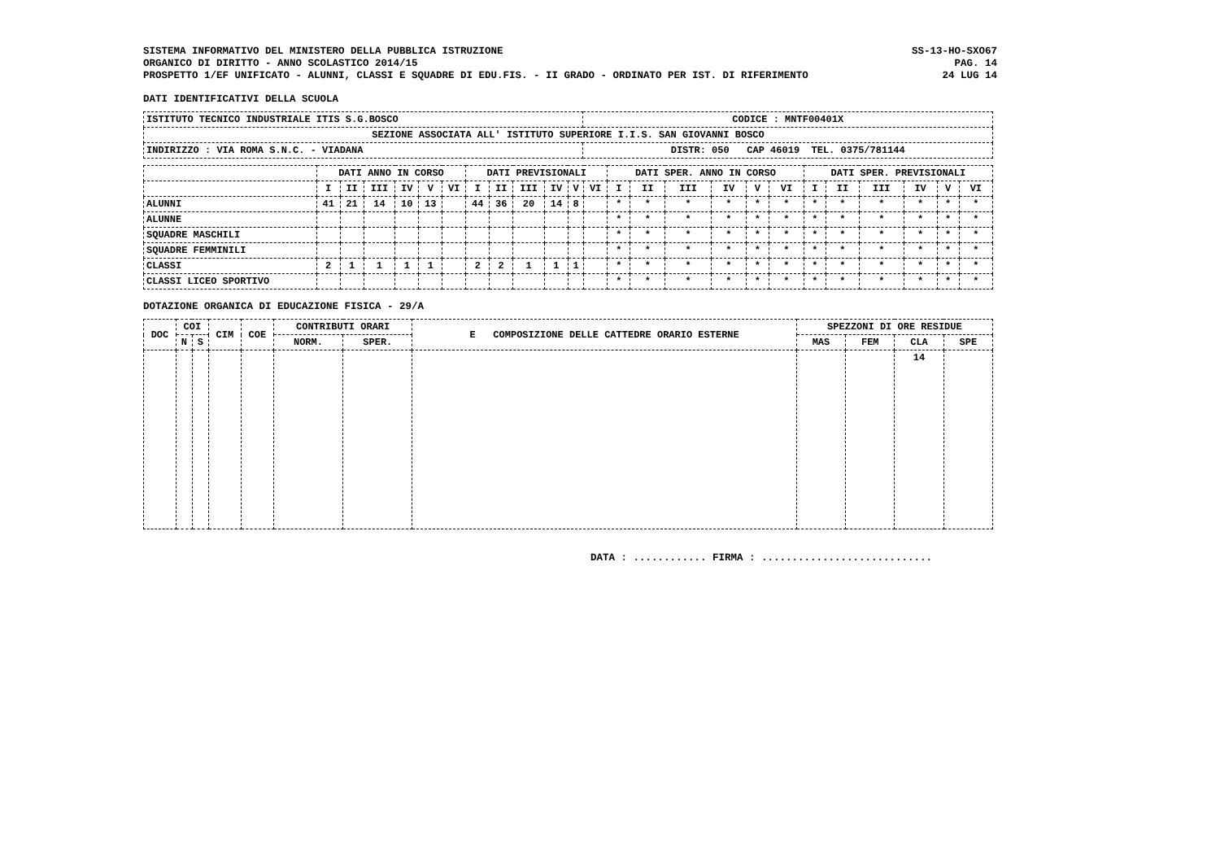SISTEMA INFORMATIVO DEL MINISTERO DELLA PUBBLICA ISTRUZIONE
ORGANICO DI DIRITTO - ANNO SCOLASTICO 2014/15
PROSPETTO 1/EF UNIFICATO - ALUNNI, CLASSI E SQUADRE DI EDU.FIS. - II GRADO - ORDINATO PER IST. DI RIFERIMENTO
SS-13-HO-SXO67
PAG. 14
24 LUG 14
DATI IDENTIFICATIVI DELLA SCUOLA
| ISTITUTO TECNICO INDUSTRIALE ITIS S.G.BOSCO | CODICE : MNTF00401X |
| SEZIONE ASSOCIATA ALL' ISTITUTO SUPERIORE I.I.S. SAN GIOVANNI BOSCO | |
| INDIRIZZO : VIA ROMA S.N.C. - VIADANA | DISTR: 050 CAP 46019 TEL. 0375/781144 |
| | DATI ANNO IN CORSO | | | | | | DATI PREVISIONALI | | | | | | DATI SPER. ANNO IN CORSO | | | | | | DATI SPER. PREVISIONALI | | | | | |
| --- | --- | --- | --- | --- | --- | --- | --- | --- | --- | --- | --- | --- | --- | --- | --- | --- | --- | --- | --- | --- | --- | --- | --- | --- |
| | I | II | III | IV | V | VI | I | II | III | IV | V | VI | I | II | III | IV | V | VI | I | II | III | IV | V | VI |
| ALUNNI | 41 | 21 | 14 | 10 | 13 | | 44 | 36 | 20 | 14 | 8 | | * | * | * | * | * | * | * | * | * | * | * | * |
| ALUNNE | | | | | | | | | | | | | * | * | * | * | * | * | * | * | * | * | * | * |
| SQUADRE MASCHILI | | | | | | | | | | | | | * | * | * | * | * | * | * | * | * | * | * | * |
| SQUADRE FEMMINILI | | | | | | | | | | | | | * | * | * | * | * | * | * | * | * | * | * | * |
| CLASSI | 2 | 1 | 1 | 1 | 1 | | 2 | 2 | 1 | 1 | 1 | | * | * | * | * | * | * | * | * | * | * | * | * |
| CLASSI LICEO SPORTIVO | | | | | | | | | | | | | * | * | * | * | * | * | * | * | * | * | * | * |
DOTAZIONE ORGANICA DI EDUCAZIONE FISICA - 29/A
| DOC | COI | | CIM | COE | CONTRIBUTI ORARI | | E COMPOSIZIONE DELLE CATTEDRE ORARIO ESTERNE | SPEZZONI DI ORE RESIDUE | | | |
| --- | --- | --- | --- | --- | --- | --- | --- | --- | --- | --- | --- |
| | N | S | | | NORM. | SPER. | | MAS | FEM | CLA | SPE |
| | | | | | | | | | | 14 | |
DATA : ............ FIRMA : ............................